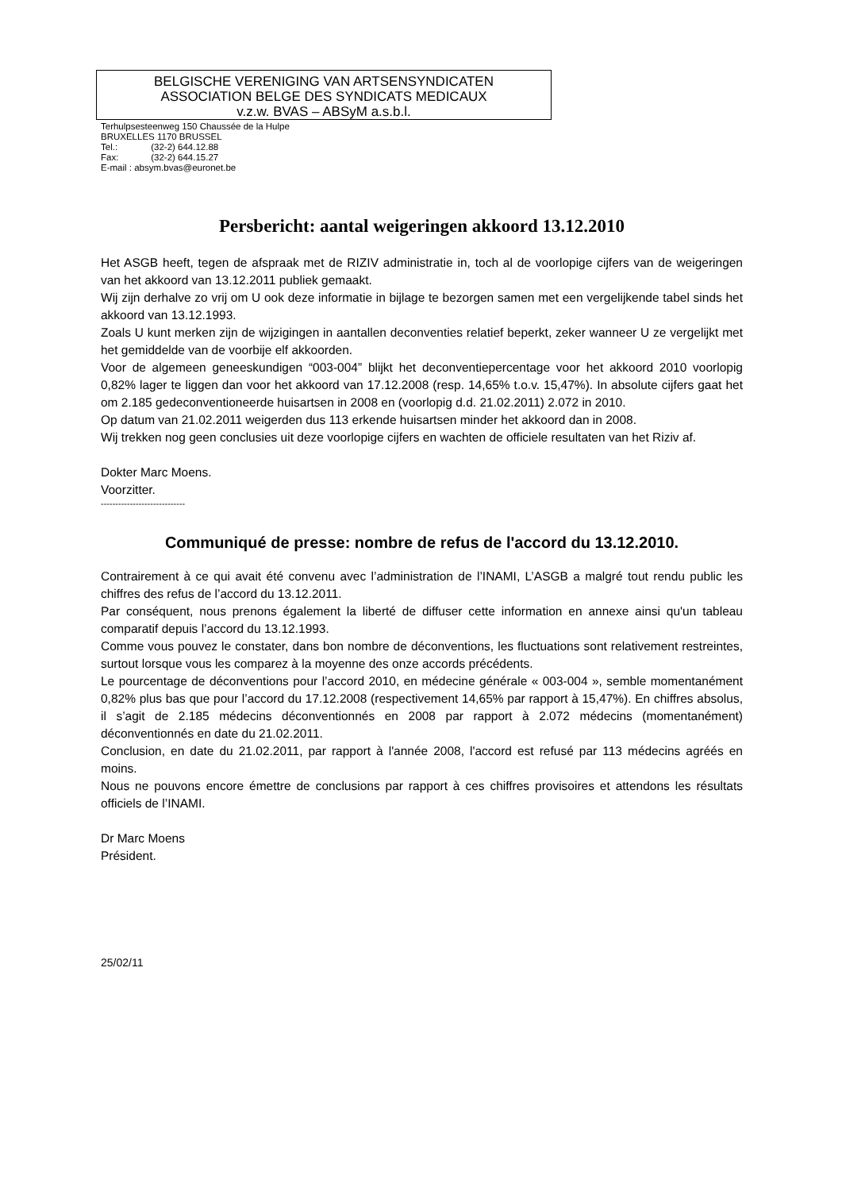BELGISCHE VERENIGING VAN ARTSENSYNDICATEN
ASSOCIATION BELGE DES SYNDICATS MEDICAUX
v.z.w. BVAS – ABSyM a.s.b.l.
Terhulpsesteenweg 150 Chaussée de la Hulpe
BRUXELLES 1170 BRUSSEL
Tel.: (32-2) 644.12.88
Fax: (32-2) 644.15.27
E-mail : absym.bvas@euronet.be
Persbericht: aantal weigeringen akkoord 13.12.2010
Het ASGB heeft, tegen de afspraak met de RIZIV administratie in, toch al de voorlopige cijfers van de weigeringen van het akkoord van 13.12.2011 publiek gemaakt.
Wij zijn derhalve zo vrij om U ook deze informatie in bijlage te bezorgen samen met een vergelijkende tabel sinds het akkoord van 13.12.1993.
Zoals U kunt merken zijn de wijzigingen in aantallen deconventies relatief beperkt, zeker wanneer U ze vergelijkt met het gemiddelde van de voorbije elf akkoorden.
Voor de algemeen geneeskundigen “003-004” blijkt het deconventiepercentage voor het akkoord 2010 voorlopig 0,82% lager te liggen dan voor het akkoord van 17.12.2008 (resp. 14,65% t.o.v. 15,47%). In absolute cijfers gaat het om 2.185 gedeconventioneerde huisartsen in 2008 en (voorlopig d.d. 21.02.2011) 2.072 in 2010.
Op datum van 21.02.2011 weigerden dus 113 erkende huisartsen minder het akkoord dan in 2008.
Wij trekken nog geen conclusies uit deze voorlopige cijfers en wachten de officiele resultaten van het Riziv af.
Dokter Marc Moens.
Voorzitter.
-----------------------------
Communiqué de presse: nombre de refus de l'accord du 13.12.2010.
Contrairement à ce qui avait été convenu avec l’administration de l’INAMI, L’ASGB a malgré tout rendu public les chiffres des refus de l’accord du 13.12.2011.
Par conséquent, nous prenons également la liberté de diffuser cette information en annexe ainsi qu'un tableau comparatif depuis l’accord du 13.12.1993.
Comme vous pouvez le constater, dans bon nombre de déconventions, les fluctuations sont relativement restreintes, surtout lorsque vous les comparez à la moyenne des onze accords précédents.
Le pourcentage de déconventions pour l’accord 2010, en médecine générale « 003-004 », semble momentanément 0,82% plus bas que pour l’accord du 17.12.2008 (respectivement 14,65% par rapport à 15,47%). En chiffres absolus, il s’agit de 2.185 médecins déconventionnés en 2008 par rapport à 2.072 médecins (momentanément) déconventionnés en date du 21.02.2011.
Conclusion, en date du 21.02.2011, par rapport à l'année 2008, l'accord est refusé par 113 médecins agréés en moins.
Nous ne pouvons encore émettre de conclusions par rapport à ces chiffres provisoires et attendons les résultats officiels de l’INAMI.
Dr Marc Moens
Président.
25/02/11